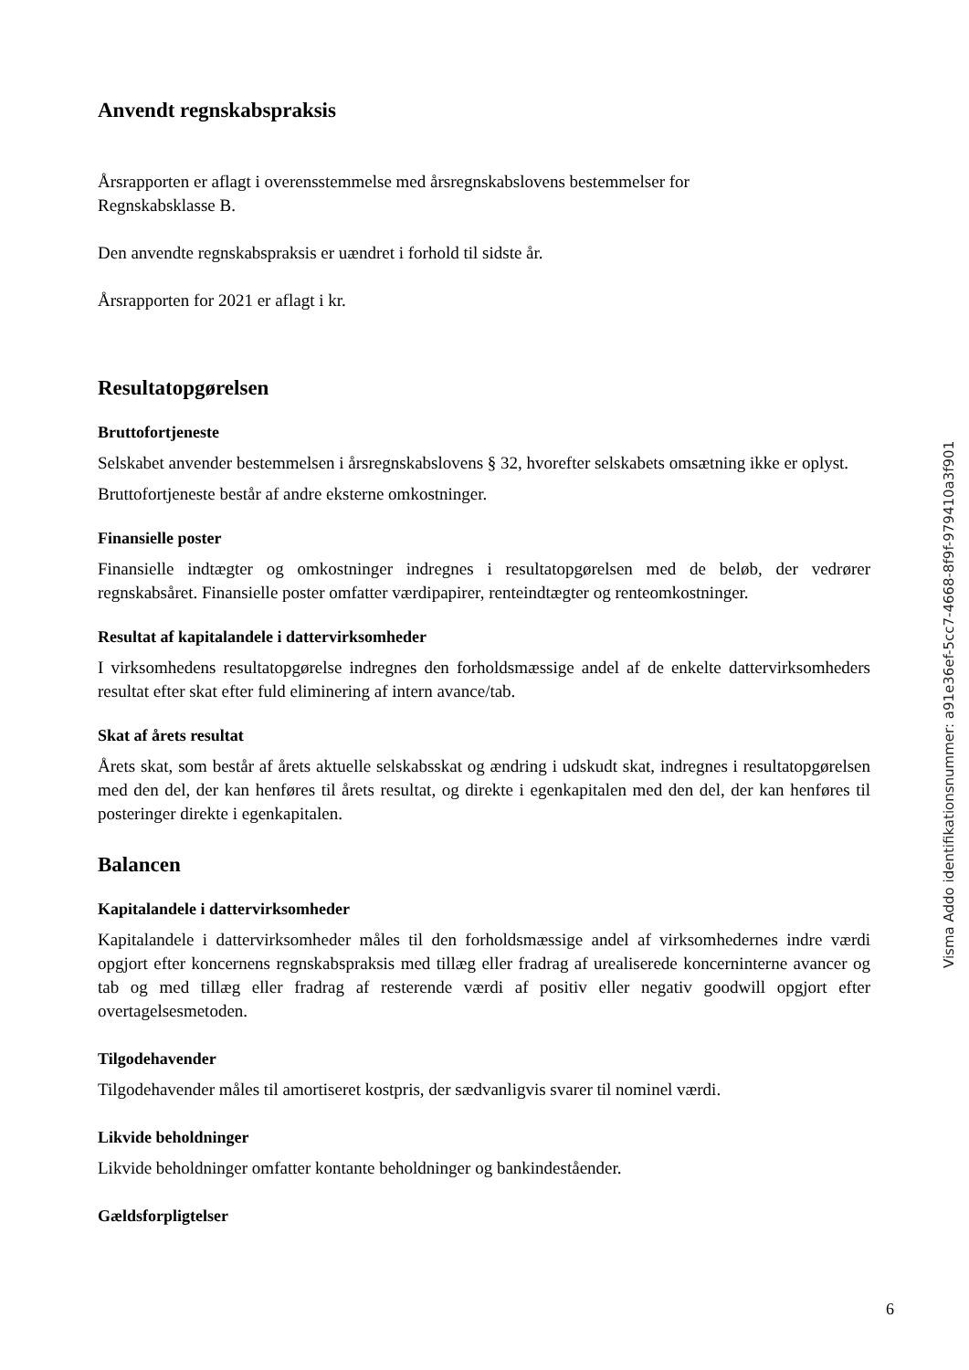Anvendt regnskabspraksis
Årsrapporten er aflagt i overensstemmelse med årsregnskabslovens bestemmelser for
Regnskabsklasse B.
Den anvendte regnskabspraksis er uændret i forhold til sidste år.
Årsrapporten for 2021 er aflagt i kr.
Resultatopgørelsen
Bruttofortjeneste
Selskabet anvender bestemmelsen i årsregnskabslovens § 32, hvorefter selskabets omsætning ikke er oplyst.
Bruttofortjeneste består af andre eksterne omkostninger.
Finansielle poster
Finansielle indtægter og omkostninger indregnes i resultatopgørelsen med de beløb, der vedrører regnskabsåret. Finansielle poster omfatter værdipapirer, renteindtægter og renteomkostninger.
Resultat af kapitalandele i dattervirksomheder
I virksomhedens resultatopgørelse indregnes den forholdsmæssige andel af de enkelte dattervirksomheders resultat efter skat efter fuld eliminering af intern avance/tab.
Skat af årets resultat
Årets skat, som består af årets aktuelle selskabsskat og ændring i udskudt skat, indregnes i resultatopgørelsen med den del, der kan henføres til årets resultat, og direkte i egenkapitalen med den del, der kan henføres til posteringer direkte i egenkapitalen.
Balancen
Kapitalandele i dattervirksomheder
Kapitalandele i dattervirksomheder måles til den forholdsmæssige andel af virksomhedernes indre værdi opgjort efter koncernens regnskabspraksis med tillæg eller fradrag af urealiserede koncerninterne avancer og tab og med tillæg eller fradrag af resterende værdi af positiv eller negativ goodwill opgjort efter overtagelsesmetoden.
Tilgodehavender
Tilgodehavender måles til amortiseret kostpris, der sædvanligvis svarer til nominel værdi.
Likvide beholdninger
Likvide beholdninger omfatter kontante beholdninger og bankindeståender.
Gældsforpligtelser
Visma Addo identifikationsnummer: a91e36ef-5cc7-4668-8f9f-979410a3f901
6